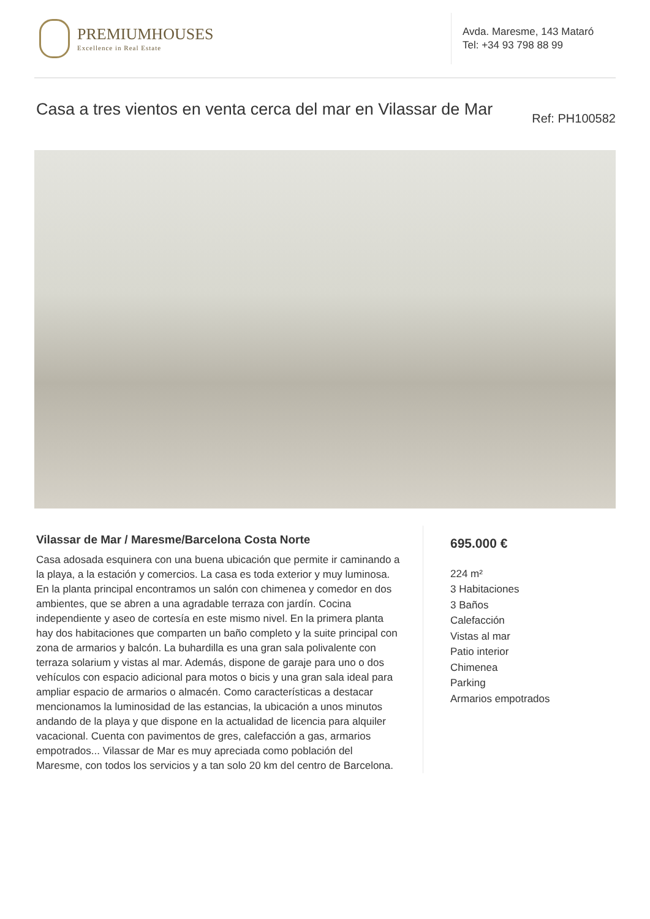PREMIUMHOUSES
Excellence in Real Estate
Avda. Maresme, 143 Mataró
Tel: +34 93 798 88 99
Casa a tres vientos en venta cerca del mar en Vilassar de Mar
Ref: PH100582
Vilassar de Mar / Maresme/Barcelona Costa Norte
Casa adosada esquinera con una buena ubicación que permite ir caminando a la playa, a la estación y comercios. La casa es toda exterior y muy luminosa. En la planta principal encontramos un salón con chimenea y comedor en dos ambientes, que se abren a una agradable terraza con jardín. Cocina independiente y aseo de cortesía en este mismo nivel. En la primera planta hay dos habitaciones que comparten un baño completo y la suite principal con zona de armarios y balcón. La buhardilla es una gran sala polivalente con terraza solarium y vistas al mar. Además, dispone de garaje para uno o dos vehículos con espacio adicional para motos o bicis y una gran sala ideal para ampliar espacio de armarios o almacén. Como características a destacar mencionamos la luminosidad de las estancias, la ubicación a unos minutos andando de la playa y que dispone en la actualidad de licencia para alquiler vacacional. Cuenta con pavimentos de gres, calefacción a gas, armarios empotrados... Vilassar de Mar es muy apreciada como población del Maresme, con todos los servicios y a tan solo 20 km del centro de Barcelona.
695.000 €
224 m²
3 Habitaciones
3 Baños
Calefacción
Vistas al mar
Patio interior
Chimenea
Parking
Armarios empotrados